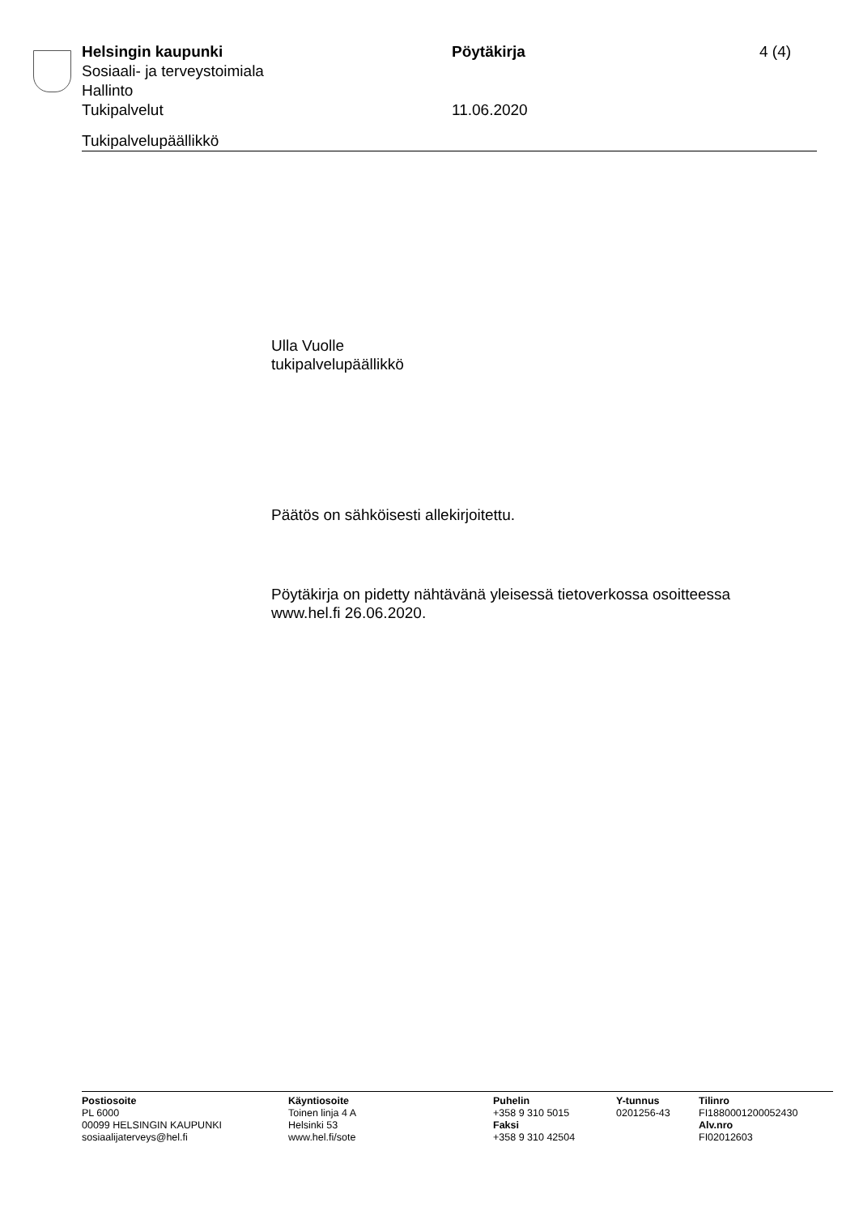Helsingin kaupunki Pöytäkirja 4 (4)
Sosiaali- ja terveystoimiala
Hallinto
Tukipalvelut 11.06.2020
Tukipalvelupäällikkö
Ulla Vuolle
tukipalvelupäällikkö
Päätös on sähköisesti allekirjoitettu.
Pöytäkirja on pidetty nähtävänä yleisessä tietoverkossa osoitteessa
www.hel.fi 26.06.2020.
Postiosoite
PL 6000
00099 HELSINGIN KAUPUNKI
sosiaalijaterveys@hel.fi
Käyntiosoite
Toinen linja 4 A
Helsinki 53
www.hel.fi/sote
Puhelin
+358 9 310 5015
Faksi
+358 9 310 42504
Y-tunnus
0201256-43
Tilinro
FI1880001200052430
Alv.nro
FI02012603